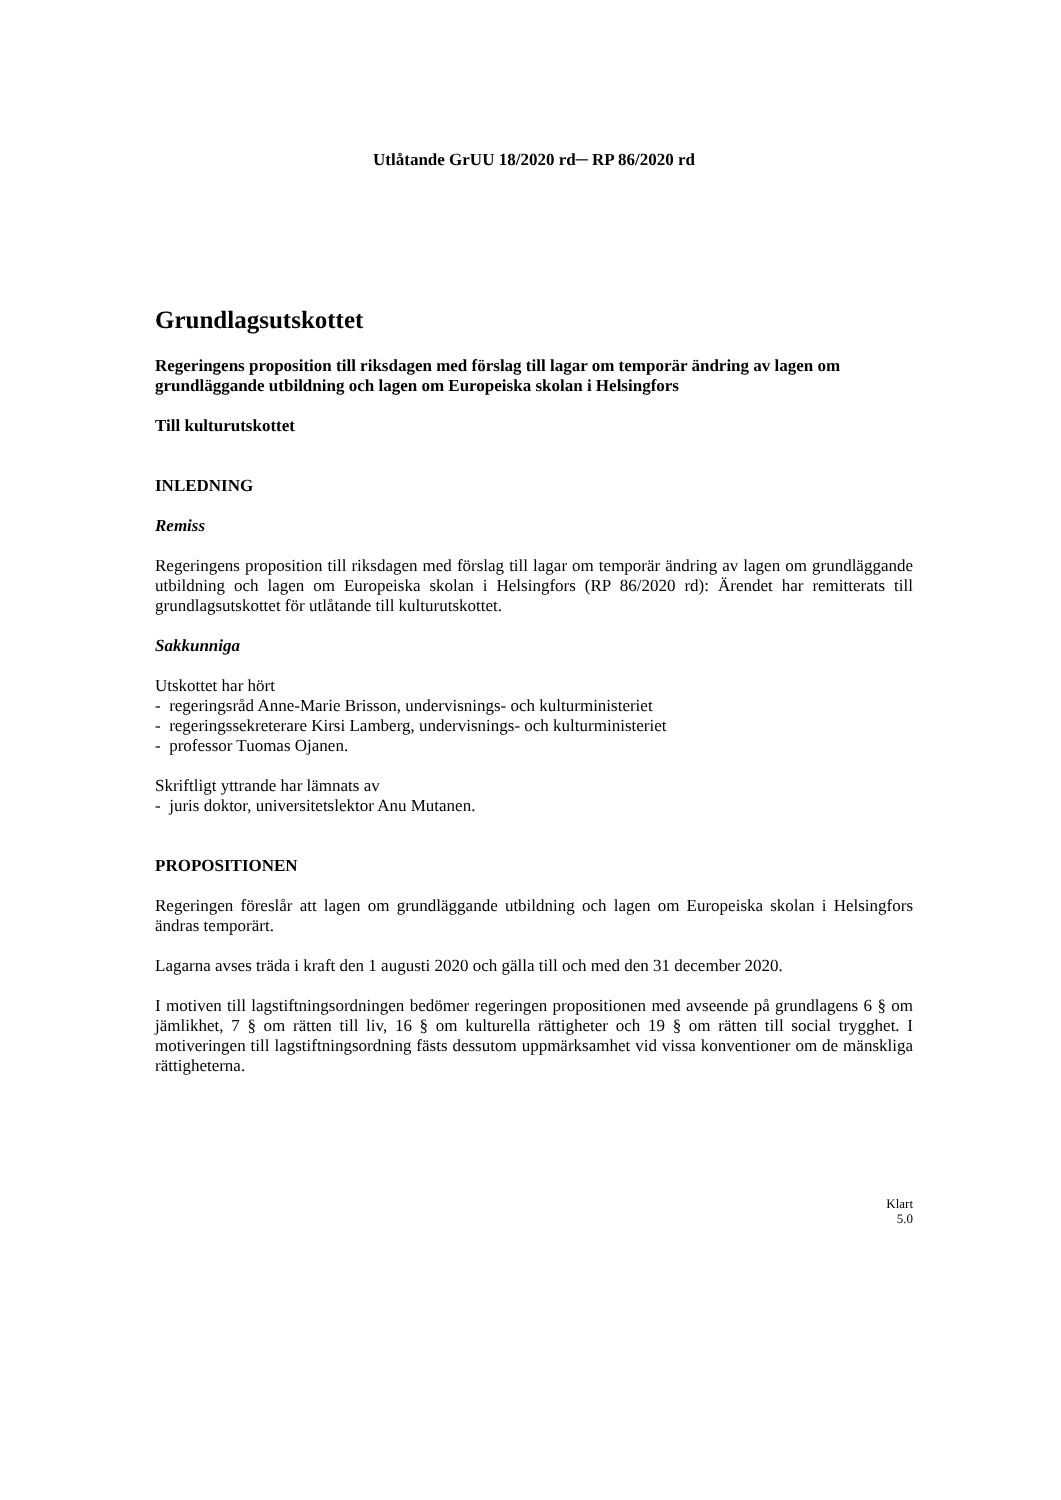Utlåtande GrUU 18/2020 rd─ RP 86/2020 rd
Grundlagsutskottet
Regeringens proposition till riksdagen med förslag till lagar om temporär ändring av lagen om grundläggande utbildning och lagen om Europeiska skolan i Helsingfors
Till kulturutskottet
INLEDNING
Remiss
Regeringens proposition till riksdagen med förslag till lagar om temporär ändring av lagen om grundläggande utbildning och lagen om Europeiska skolan i Helsingfors (RP 86/2020 rd): Ärendet har remitterats till grundlagsutskottet för utlåtande till kulturutskottet.
Sakkunniga
Utskottet har hört
- regeringsråd Anne-Marie Brisson, undervisnings- och kulturministeriet
- regeringssekreterare Kirsi Lamberg, undervisnings- och kulturministeriet
- professor Tuomas Ojanen.
Skriftligt yttrande har lämnats av
- juris doktor, universitetslektor Anu Mutanen.
PROPOSITIONEN
Regeringen föreslår att lagen om grundläggande utbildning och lagen om Europeiska skolan i Helsingfors ändras temporärt.
Lagarna avses träda i kraft den 1 augusti 2020 och gälla till och med den 31 december 2020.
I motiven till lagstiftningsordningen bedömer regeringen propositionen med avseende på grundlagens 6 § om jämlikhet, 7 § om rätten till liv, 16 § om kulturella rättigheter och 19 § om rätten till social trygghet. I motiveringen till lagstiftningsordning fästs dessutom uppmärksamhet vid vissa konventioner om de mänskliga rättigheterna.
Klart
5.0